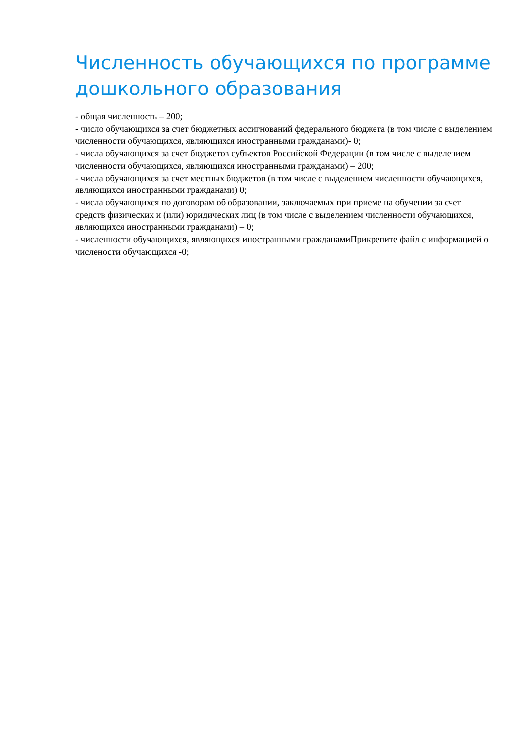Численность обучающихся по программе дошкольного образования
- общая численность – 200;
- число обучающихся за счет бюджетных ассигнований федерального бюджета (в том числе с выделением численности обучающихся, являющихся иностранными гражданами)- 0;
- числа обучающихся за счет бюджетов субъектов Российской Федерации (в том числе с выделением численности обучающихся, являющихся иностранными гражданами) – 200;
- числа обучающихся за счет местных бюджетов (в том числе с выделением численности обучающихся, являющихся иностранными гражданами) 0;
- числа обучающихся по договорам об образовании, заключаемых при приеме на обучении за счет средств физических и (или) юридических лиц (в том числе с выделением численности обучающихся, являющихся иностранными гражданами) – 0;
- численности обучающихся, являющихся иностранными гражданамиПрикрепите файл с информацией о числености обучающихся -0;